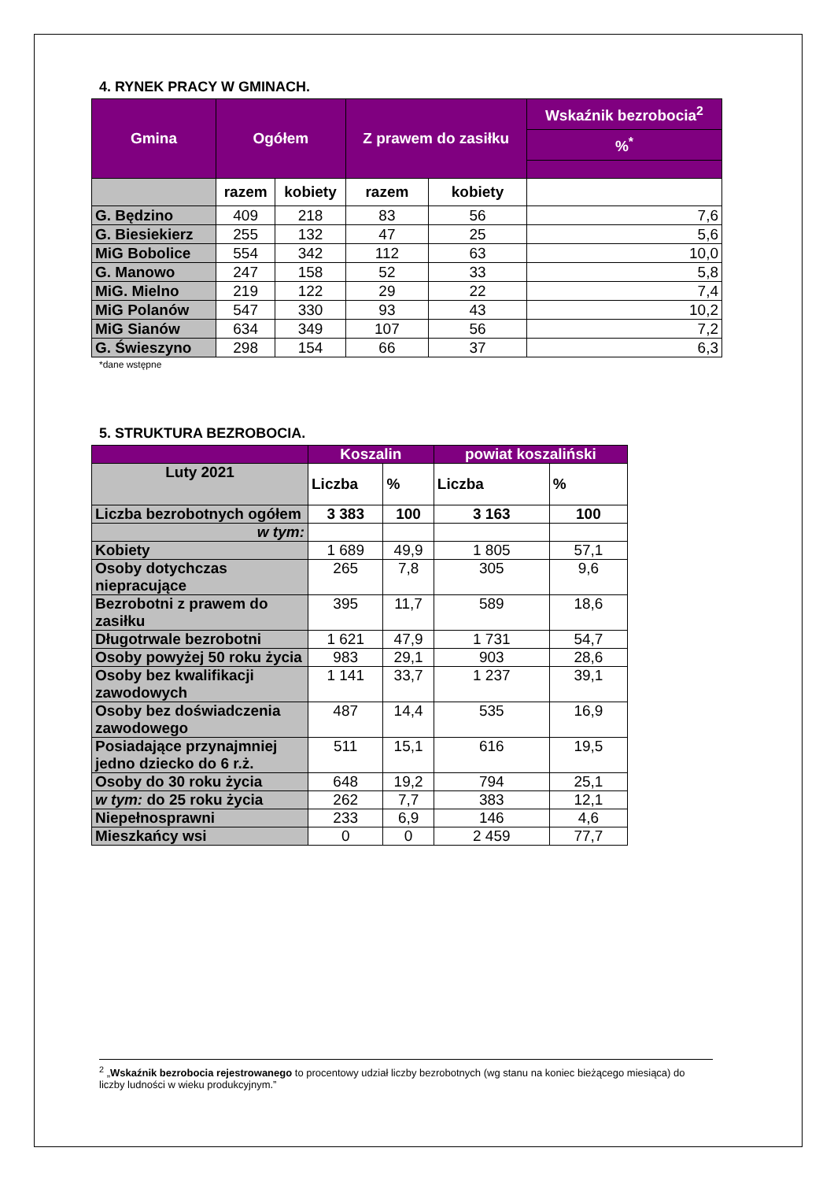4. RYNEK PRACY W GMINACH.
| Gmina | Ogółem | | Z prawem do zasiłku | | Wskaźnik bezrobocia<sup>2</sup> |
| --- | --- | --- | --- | --- | --- |
| | | | | | %<sup>*</sup> |
| | razem | kobiety | razem | kobiety | |
| G. Będzino | 409 | 218 | 83 | 56 | 7,6 |
| G. Biesiekierz | 255 | 132 | 47 | 25 | 5,6 |
| MiG Bobolice | 554 | 342 | 112 | 63 | 10,0 |
| G. Manowo | 247 | 158 | 52 | 33 | 5,8 |
| MiG. Mielno | 219 | 122 | 29 | 22 | 7,4 |
| MiG Polanów | 547 | 330 | 93 | 43 | 10,2 |
| MiG Sianów | 634 | 349 | 107 | 56 | 7,2 |
| G. Świeszyno | 298 | 154 | 66 | 37 | 6,3 |
*dane wstępne
5. STRUKTURA BEZROBOCIA.
| | Koszalin | | powiat koszaliński | |
| Luty 2021 | Liczba | % | Liczba | % |
| Liczba bezrobotnych ogółem | 3 383 | 100 | 3 163 | 100 |
| w tym: | | | | |
| Kobiety | 1 689 | 49,9 | 1 805 | 57,1 |
| Osoby dotychczas niepracujące | 265 | 7,8 | 305 | 9,6 |
| Bezrobotni z prawem do zasiłku | 395 | 11,7 | 589 | 18,6 |
| Długotrwale bezrobotni | 1 621 | 47,9 | 1 731 | 54,7 |
| Osoby powyżej 50 roku życia | 983 | 29,1 | 903 | 28,6 |
| Osoby bez kwalifikacji zawodowych | 1 141 | 33,7 | 1 237 | 39,1 |
| Osoby bez doświadczenia zawodowego | 487 | 14,4 | 535 | 16,9 |
| Posiadające przynajmniej jedno dziecko do 6 r.ż. | 511 | 15,1 | 616 | 19,5 |
| Osoby do 30 roku życia | 648 | 19,2 | 794 | 25,1 |
| w tym: do 25 roku życia | 262 | 7,7 | 383 | 12,1 |
| Niepełnosprawni | 233 | 6,9 | 146 | 4,6 |
| Mieszkańcy wsi | 0 | 0 | 2 459 | 77,7 |
<sup>2</sup> „Wskaźnik bezrobocia rejestrowanego to procentowy udział liczby bezrobotnych (wg stanu na koniec bieżącego miesiąca) do liczby ludności w wieku produkcyjnym.”